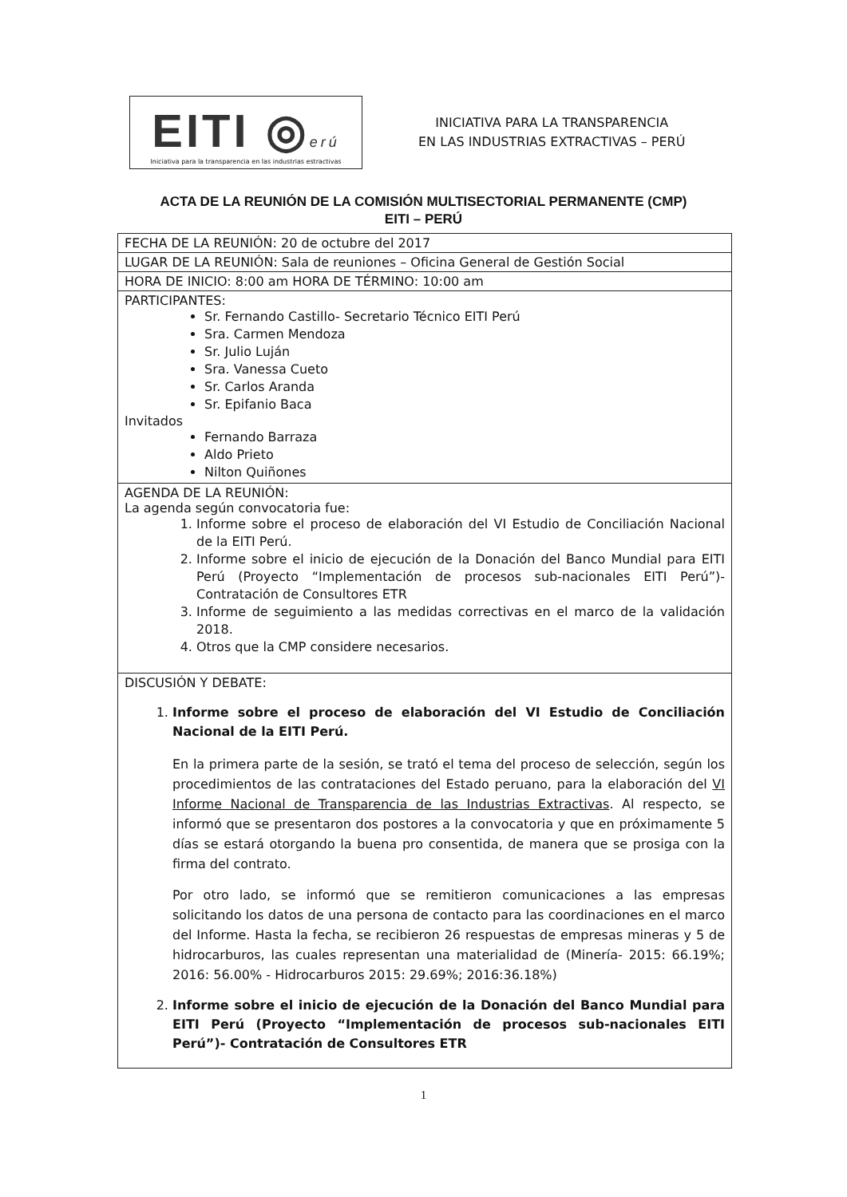EITI ◎erú
Iniciativa para la transparencia en las industrias estractivas
INICIATIVA PARA LA TRANSPARENCIA
EN LAS INDUSTRIAS EXTRACTIVAS – PERÚ
ACTA DE LA REUNIÓN DE LA COMISIÓN MULTISECTORIAL PERMANENTE (CMP)
EITI – PERÚ
| FECHA DE LA REUNIÓN: 20 de octubre del 2017 |
| LUGAR DE LA REUNIÓN: Sala de reuniones – Oficina General de Gestión Social |
| HORA DE INICIO: 8:00 am HORA DE TÉRMINO: 10:00 am |
| PARTICIPANTES: Sr. Fernando Castillo- Secretario Técnico EITI Perú Sra. Carmen Mendoza Sr. Julio Luján Sra. Vanessa Cueto Sr. Carlos Aranda Sr. Epifanio Baca Invitados Fernando Barraza Aldo Prieto Nilton Quiñones |
| AGENDA DE LA REUNIÓN: La agenda según convocatoria fue: 1. Informe sobre el proceso de elaboración del VI Estudio de Conciliación Nacional de la EITI Perú. 2. Informe sobre el inicio de ejecución de la Donación del Banco Mundial para EITI Perú (Proyecto “Implementación de procesos sub-nacionales EITI Perú”)- Contratación de Consultores ETR 3. Informe de seguimiento a las medidas correctivas en el marco de la validación 2018. 4. Otros que la CMP considere necesarios. |
| DISCUSIÓN Y DEBATE: 1. Informe sobre el proceso de elaboración del VI Estudio de Conciliación Nacional de la EITI Perú. En la primera parte de la sesión, se trató el tema del proceso de selección, según los procedimientos de las contrataciones del Estado peruano, para la elaboración del VI Informe Nacional de Transparencia de las Industrias Extractivas . Al respecto, se informó que se presentaron dos postores a la convocatoria y que en próximamente 5 días se estará otorgando la buena pro consentida, de manera que se prosiga con la firma del contrato. Por otro lado, se informó que se remitieron comunicaciones a las empresas solicitando los datos de una persona de contacto para las coordinaciones en el marco del Informe. Hasta la fecha, se recibieron 26 respuestas de empresas mineras y 5 de hidrocarburos, las cuales representan una materialidad de (Minería- 2015: 66.19%; 2016: 56.00% - Hidrocarburos 2015: 29.69%; 2016:36.18%) 2. Informe sobre el inicio de ejecución de la Donación del Banco Mundial para EITI Perú (Proyecto “Implementación de procesos sub-nacionales EITI Perú”)- Contratación de Consultores ETR |
1